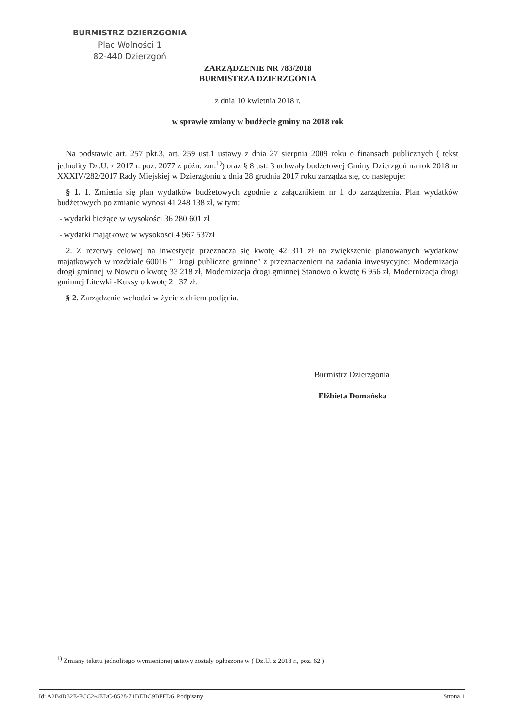BURMISTRZ DZIERZGONIA
Plac Wolności 1
82-440 Dzierzgoń
ZARZĄDZENIE NR 783/2018
BURMISTRZA DZIERZGONIA
z dnia 10 kwietnia 2018 r.
w sprawie zmiany w budżecie gminy na 2018 rok
Na podstawie art. 257 pkt.3, art. 259 ust.1 ustawy z dnia 27 sierpnia 2009 roku o finansach publicznych ( tekst jednolity Dz.U. z 2017 r. poz. 2077 z późn. zm.<sup>1)</sup>) oraz § 8 ust. 3 uchwały budżetowej Gminy Dzierzgoń na rok 2018 nr XXXIV/282/2017 Rady Miejskiej w Dzierzgoniu z dnia 28 grudnia 2017 roku zarządza się, co następuje:
§ 1. 1. Zmienia się plan wydatków budżetowych zgodnie z załącznikiem nr 1 do zarządzenia. Plan wydatków budżetowych po zmianie wynosi 41 248 138 zł, w tym:
- wydatki bieżące w wysokości 36 280 601 zł
- wydatki majątkowe w wysokości 4 967 537zł
2. Z rezerwy celowej na inwestycje przeznacza się kwotę 42 311 zł na zwiększenie planowanych wydatków majątkowych w rozdziale 60016 " Drogi publiczne gminne" z przeznaczeniem na zadania inwestycyjne: Modernizacja drogi gminnej w Nowcu o kwotę 33 218 zł, Modernizacja drogi gminnej Stanowo o kwotę 6 956 zł, Modernizacja drogi gminnej Litewki -Kuksy o kwotę 2 137 zł.
§ 2. Zarządzenie wchodzi w życie z dniem podjęcia.
Burmistrz Dzierzgonia
Elżbieta Domańska
<sup>1)</sup> Zmiany tekstu jednolitego wymienionej ustawy zostały ogłoszone w ( Dz.U. z 2018 r., poz. 62 )
Id: A2B4D32E-FCC2-4EDC-8528-71BEDC9BFFD6. Podpisany Strona 1